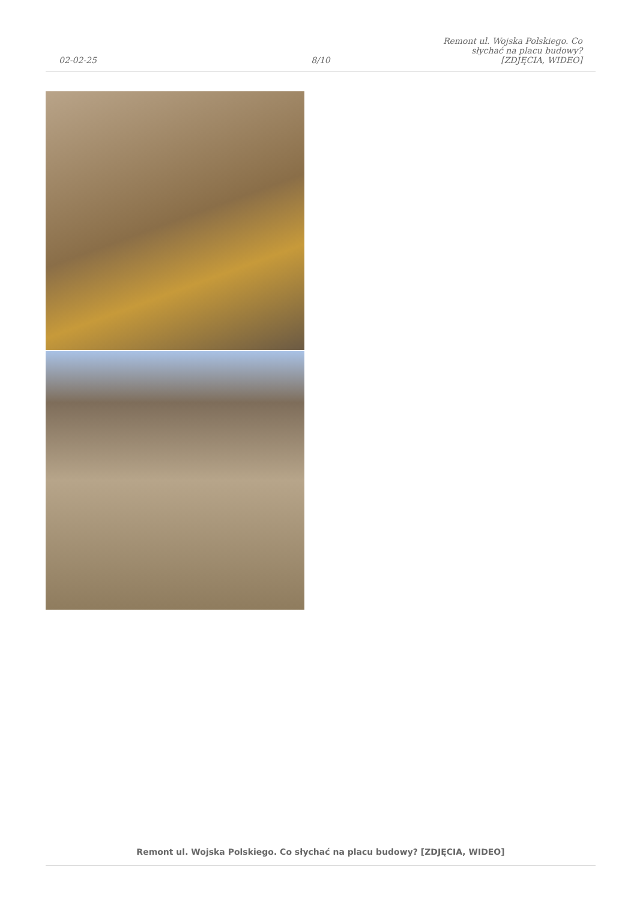02-02-25
8/10
Remont ul. Wojska Polskiego. Co słychać na placu budowy? [ZDJĘCIA, WIDEO]
Remont ul. Wojska Polskiego. Co słychać na placu budowy? [ZDJĘCIA, WIDEO]